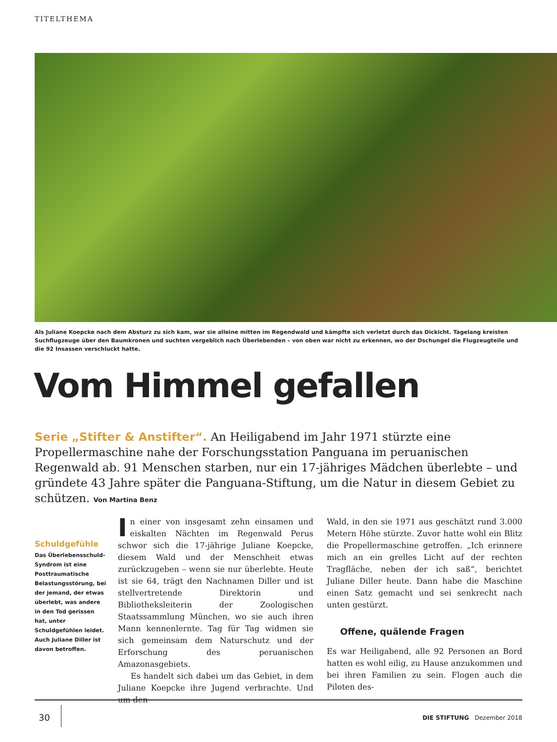TITELTHEMA
Als Juliane Koepcke nach dem Absturz zu sich kam, war sie alleine mitten im Regendwald und kämpfte sich verletzt durch das Dickicht. Tagelang kreisten Suchflugzeuge über den Baumkronen und suchten vergeblich nach Überlebenden – von oben war nicht zu erkennen, wo der Dschungel die Flugzeugteile und die 92 Insassen verschluckt hatte.
Vom Himmel gefallen
Serie „Stifter & Anstifter“. An Heiligabend im Jahr 1971 stürzte eine Propellermaschine nahe der Forschungsstation Panguana im peruanischen Regenwald ab. 91 Menschen starben, nur ein 17-jähriges Mädchen überlebte – und gründete 43 Jahre später die Panguana-Stiftung, um die Natur in diesem Gebiet zu schützen. Von Martina Benz
Schuldgefühle
Das Überlebens­schuld-Syndrom ist eine Posttraumatische Belas­tungsstörung, bei der jemand, der etwas über­lebt, was andere in den Tod gerissen hat, unter Schuldgefühlen leidet. Auch Juliane Diller ist davon betroffen.
In einer von insgesamt zehn einsamen und eiskalten Nächten im Regenwald Perus schwor sich die 17-jährige Juliane Koepcke, diesem Wald und der Menschheit etwas zurückzugeben – wenn sie nur überlebte. Heute ist sie 64, trägt den Nachnamen Diller und ist stellvertretende Direktorin und Bibliotheksleiterin der Zoologischen Staatssammlung München, wo sie auch ihren Mann kennenlernte. Tag für Tag widmen sie sich gemeinsam dem Naturschutz und der Erforschung des peruanischen Amazonasgebiets.
Es handelt sich dabei um das Gebiet, in dem Juliane Koepcke ihre Jugend verbrachte. Und um den
Wald, in den sie 1971 aus geschätzt rund 3.000 Metern Höhe stürzte. Zuvor hatte wohl ein Blitz die Propellermaschine getroffen. „Ich erinnere mich an ein grelles Licht auf der rechten Tragfläche, neben der ich saß“, berichtet Juliane Diller heute. Dann habe die Maschine einen Satz gemacht und sei senkrecht nach unten gestürzt.
Offene, quälende Fragen
Es war Heiligabend, alle 92 Personen an Bord hatten es wohl eilig, zu Hause anzukommen und bei ihren Familien zu sein. Flogen auch die Piloten des-
30 DIE STIFTUNG Dezember 2018